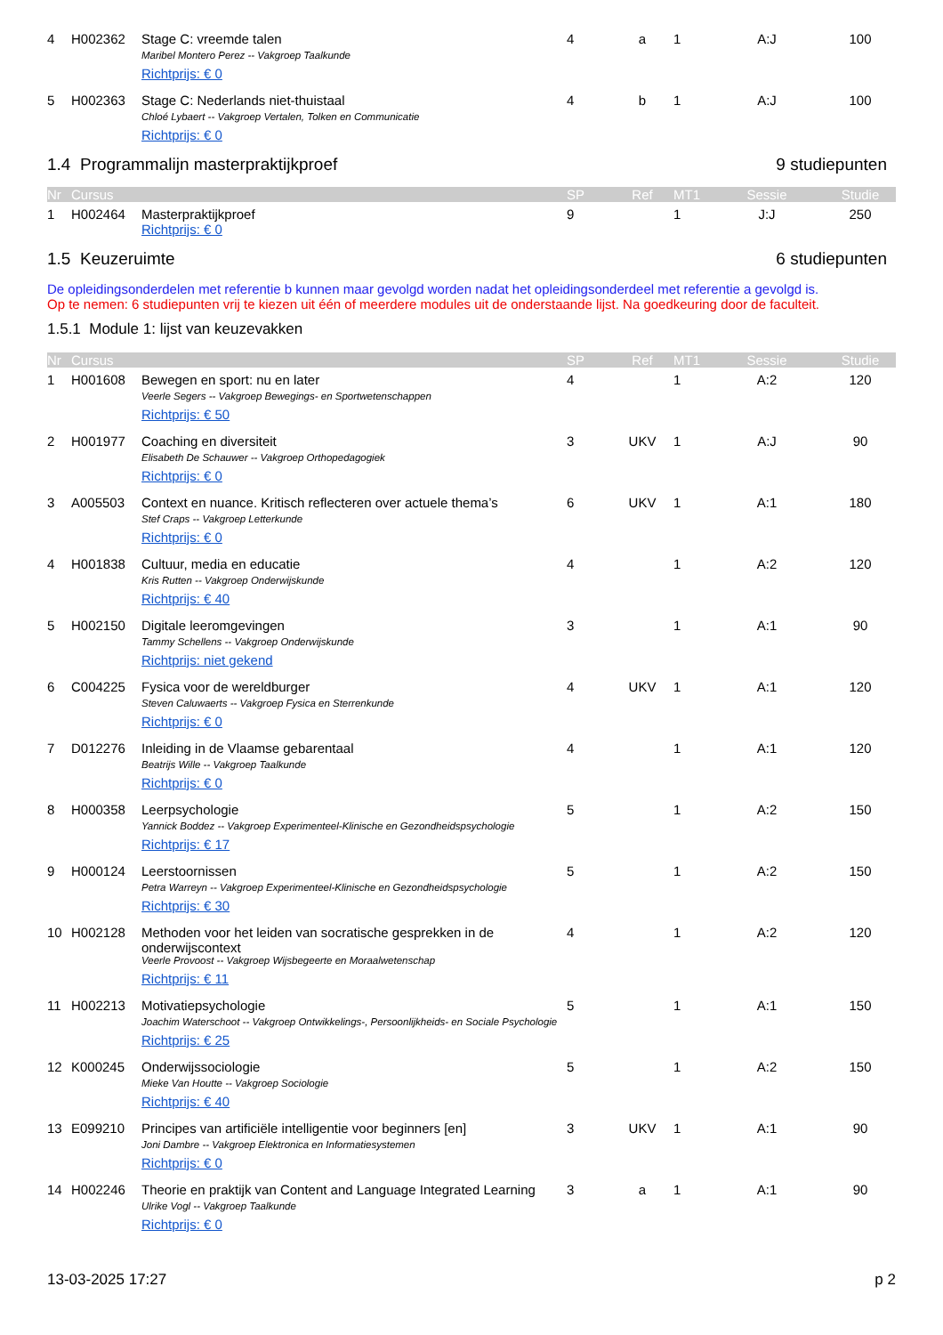| 4 | H002362 | Stage C: vreemde talen Maribel Montero Perez -- Vakgroep Taalkunde Richtprijs: € 0 | 4 | a | 1 | A:J | 100 |
| 5 | H002363 | Stage C: Nederlands niet-thuistaal Chloé Lybaert -- Vakgroep Vertalen, Tolken en Communicatie Richtprijs: € 0 | 4 | b | 1 | A:J | 100 |
1.4 Programmalijn masterpraktijkproef 9 studiepunten
| Nr | Cursus | | SP | Ref | MT1 | Sessie | Studie |
| --- | --- | --- | --- | --- | --- | --- | --- |
| 1 | H002464 | Masterpraktijkproef Richtprijs: € 0 | 9 | | 1 | J:J | 250 |
1.5 Keuzeruimte 6 studiepunten
De opleidingsonderdelen met referentie b kunnen maar gevolgd worden nadat het opleidingsonderdeel met referentie a gevolgd is.
Op te nemen: 6 studiepunten vrij te kiezen uit één of meerdere modules uit de onderstaande lijst. Na goedkeuring door de faculteit.
1.5.1 Module 1: lijst van keuzevakken
| Nr | Cursus | | SP | Ref | MT1 | Sessie | Studie |
| --- | --- | --- | --- | --- | --- | --- | --- |
| 1 | H001608 | Bewegen en sport: nu en later Veerle Segers -- Vakgroep Bewegings- en Sportwetenschappen Richtprijs: € 50 | 4 | | 1 | A:2 | 120 |
| 2 | H001977 | Coaching en diversiteit Elisabeth De Schauwer -- Vakgroep Orthopedagogiek Richtprijs: € 0 | 3 | UKV | 1 | A:J | 90 |
| 3 | A005503 | Context en nuance. Kritisch reflecteren over actuele thema’s Stef Craps -- Vakgroep Letterkunde Richtprijs: € 0 | 6 | UKV | 1 | A:1 | 180 |
| 4 | H001838 | Cultuur, media en educatie Kris Rutten -- Vakgroep Onderwijskunde Richtprijs: € 40 | 4 | | 1 | A:2 | 120 |
| 5 | H002150 | Digitale leeromgevingen Tammy Schellens -- Vakgroep Onderwijskunde Richtprijs: niet gekend | 3 | | 1 | A:1 | 90 |
| 6 | C004225 | Fysica voor de wereldburger Steven Caluwaerts -- Vakgroep Fysica en Sterrenkunde Richtprijs: € 0 | 4 | UKV | 1 | A:1 | 120 |
| 7 | D012276 | Inleiding in de Vlaamse gebarentaal Beatrijs Wille -- Vakgroep Taalkunde Richtprijs: € 0 | 4 | | 1 | A:1 | 120 |
| 8 | H000358 | Leerpsychologie Yannick Boddez -- Vakgroep Experimenteel-Klinische en Gezondheidspsychologie Richtprijs: € 17 | 5 | | 1 | A:2 | 150 |
| 9 | H000124 | Leerstoornissen Petra Warreyn -- Vakgroep Experimenteel-Klinische en Gezondheidspsychologie Richtprijs: € 30 | 5 | | 1 | A:2 | 150 |
| 10 | H002128 | Methoden voor het leiden van socratische gesprekken in de onderwijscontext Veerle Provoost -- Vakgroep Wijsbegeerte en Moraalwetenschap Richtprijs: € 11 | 4 | | 1 | A:2 | 120 |
| 11 | H002213 | Motivatiepsychologie Joachim Waterschoot -- Vakgroep Ontwikkelings-, Persoonlijkheids- en Sociale Psychologie Richtprijs: € 25 | 5 | | 1 | A:1 | 150 |
| 12 | K000245 | Onderwijssociologie Mieke Van Houtte -- Vakgroep Sociologie Richtprijs: € 40 | 5 | | 1 | A:2 | 150 |
| 13 | E099210 | Principes van artificiële intelligentie voor beginners [en] Joni Dambre -- Vakgroep Elektronica en Informatiesystemen Richtprijs: € 0 | 3 | UKV | 1 | A:1 | 90 |
| 14 | H002246 | Theorie en praktijk van Content and Language Integrated Learning Ulrike Vogl -- Vakgroep Taalkunde Richtprijs: € 0 | 3 | a | 1 | A:1 | 90 |
13-03-2025 17:27 p 2